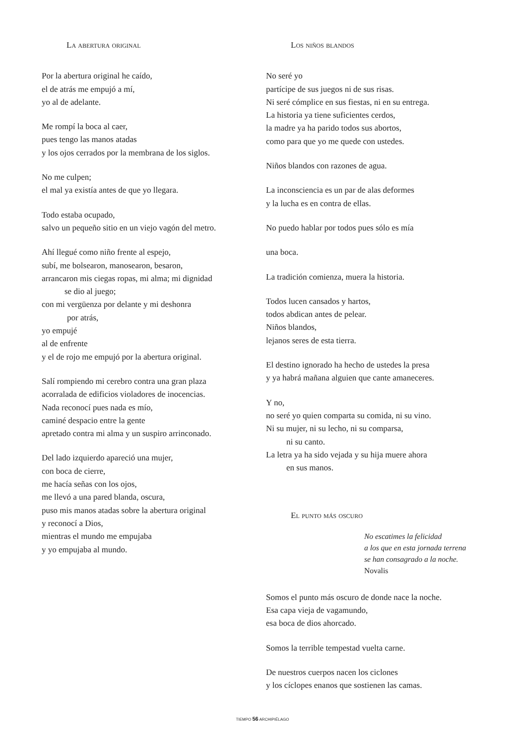La abertura original
Por la abertura original he caído,
el de atrás me empujó a mí,
yo al de adelante.
Me rompí la boca al caer,
pues tengo las manos atadas
y los ojos cerrados por la membrana de los siglos.
No me culpen;
el mal ya existía antes de que yo llegara.
Todo estaba ocupado,
salvo un pequeño sitio en un viejo vagón del metro.
Ahí llegué como niño frente al espejo,
subí, me bolsearon, manosearon, besaron,
arrancaron mis ciegas ropas, mi alma; mi dignidad
se dio al juego;
con mi vergüenza por delante y mi deshonra
por atrás,
yo empujé
al de enfrente
y el de rojo me empujó por la abertura original.
Salí rompiendo mi cerebro contra una gran plaza
acorralada de edificios violadores de inocencias.
Nada reconocí pues nada es mío,
caminé despacio entre la gente
apretado contra mi alma y un suspiro arrinconado.
Del lado izquierdo apareció una mujer,
con boca de cierre,
me hacía señas con los ojos,
me llevó a una pared blanda, oscura,
puso mis manos atadas sobre la abertura original
y reconocí a Dios,
mientras el mundo me empujaba
y yo empujaba al mundo.
Los niños blandos
No seré yo
partícipe de sus juegos ni de sus risas.
Ni seré cómplice en sus fiestas, ni en su entrega.
La historia ya tiene suficientes cerdos,
la madre ya ha parido todos sus abortos,
como para que yo me quede con ustedes.
Niños blandos con razones de agua.
La inconsciencia es un par de alas deformes
y la lucha es en contra de ellas.
No puedo hablar por todos pues sólo es mía
una boca.
La tradición comienza, muera la historia.
Todos lucen cansados y hartos,
todos abdican antes de pelear.
Niños blandos,
lejanos seres de esta tierra.
El destino ignorado ha hecho de ustedes la presa
y ya habrá mañana alguien que cante amaneceres.
Y no,
no seré yo quien comparta su comida, ni su vino.
Ni su mujer, ni su lecho, ni su comparsa,
ni su canto.
La letra ya ha sido vejada y su hija muere ahora
en sus manos.
El punto más oscuro
No escatimes la felicidad
a los que en esta jornada terrena
se han consagrado a la noche.
Novalis
Somos el punto más oscuro de donde nace la noche.
Esa capa vieja de vagamundo,
esa boca de dios ahorcado.
Somos la terrible tempestad vuelta carne.
De nuestros cuerpos nacen los ciclones
y los cíclopes enanos que sostienen las camas.
TIEMPO 56 ARCHIPIÉLAGO